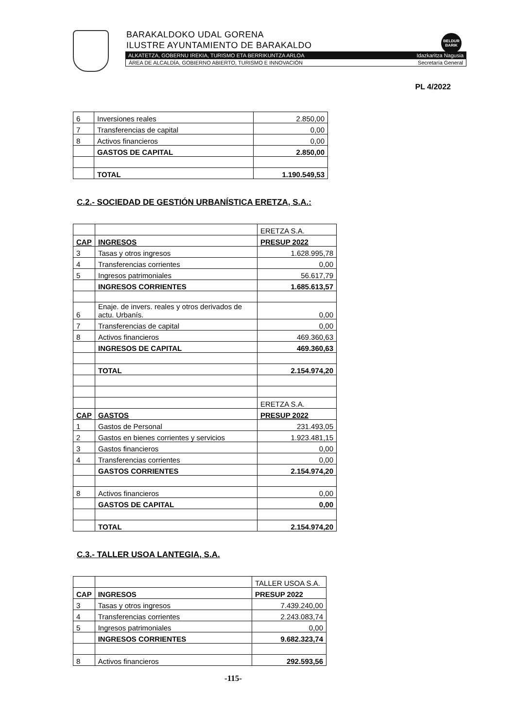BARAKALDOKO UDAL GORENA
ILUSTRE AYUNTAMIENTO DE BARAKALDO
BELDUR BARIK
ALKATETZA, GOBERNU IREKIA, TURISMO ETA BERRIKUNTZA ARLOA Idazkaritza Nagusia
ÁREA DE ALCALDÍA, GOBIERNO ABIERTO, TURISMO E INNOVACIÓN Secretaría General
PL 4/2022
| 6 | Inversiones reales | 2.850,00 |
| 7 | Transferencias de capital | 0,00 |
| 8 | Activos financieros | 0,00 |
| | GASTOS DE CAPITAL | 2.850,00 |
| | TOTAL | 1.190.549,53 |
C.2.- SOCIEDAD DE GESTIÓN URBANÍSTICA ERETZA, S.A.:
| | | ERETZA S.A. |
| CAP | INGRESOS | PRESUP 2022 |
| 3 | Tasas y otros ingresos | 1.628.995,78 |
| 4 | Transferencias corrientes | 0,00 |
| 5 | Ingresos patrimoniales | 56.617,79 |
| | INGRESOS CORRIENTES | 1.685.613,57 |
| 6 | Enaje. de invers. reales y otros derivados de actu. Urbanís. | 0,00 |
| 7 | Transferencias de capital | 0,00 |
| 8 | Activos financieros | 469.360,63 |
| | INGRESOS DE CAPITAL | 469.360,63 |
| | TOTAL | 2.154.974,20 |
| | | ERETZA S.A. |
| CAP | GASTOS | PRESUP 2022 |
| 1 | Gastos de Personal | 231.493,05 |
| 2 | Gastos en bienes corrientes y servicios | 1.923.481,15 |
| 3 | Gastos financieros | 0,00 |
| 4 | Transferencias corrientes | 0,00 |
| | GASTOS CORRIENTES | 2.154.974,20 |
| 8 | Activos financieros | 0,00 |
| | GASTOS DE CAPITAL | 0,00 |
| | TOTAL | 2.154.974,20 |
C.3.- TALLER USOA LANTEGIA, S.A.
| | | TALLER USOA S.A. |
| CAP | INGRESOS | PRESUP 2022 |
| 3 | Tasas y otros ingresos | 7.439.240,00 |
| 4 | Transferencias corrientes | 2.243.083,74 |
| 5 | Ingresos patrimoniales | 0,00 |
| | INGRESOS CORRIENTES | 9.682.323,74 |
| 8 | Activos financieros | 292.593,56 |
-115-